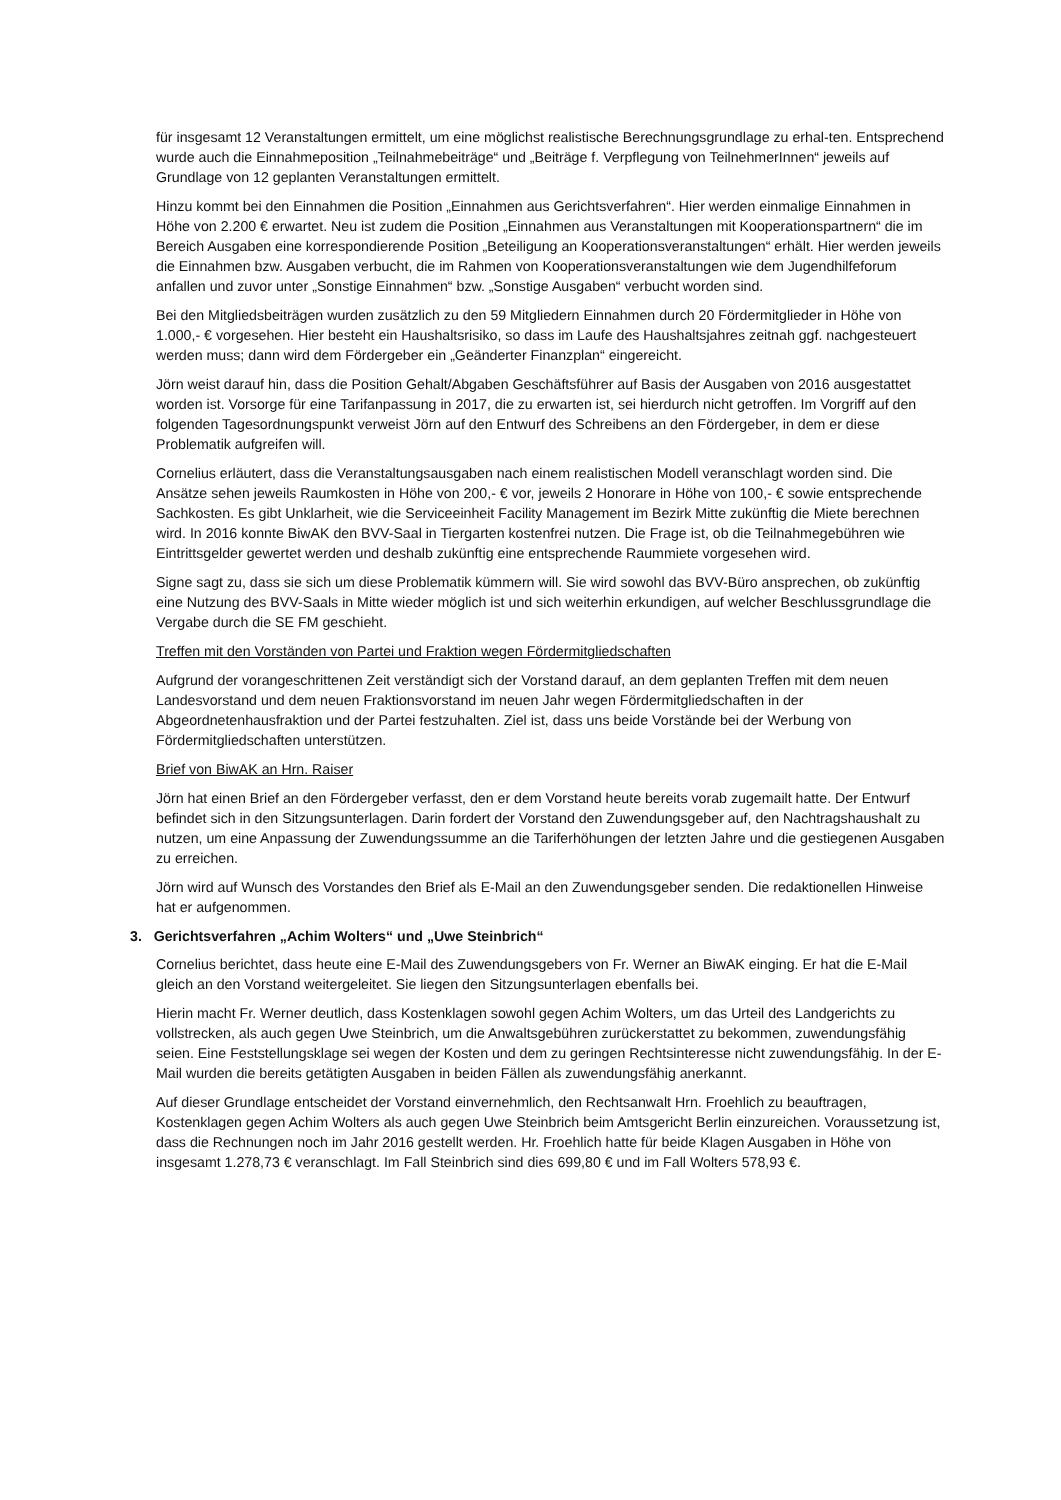für insgesamt 12 Veranstaltungen ermittelt, um eine möglichst realistische Berechnungsgrundlage zu erhal-ten. Entsprechend wurde auch die Einnahmeposition „Teilnahmebeiträge“ und „Beiträge f. Verpflegung von TeilnehmerInnen“ jeweils auf Grundlage von 12 geplanten Veranstaltungen ermittelt.
Hinzu kommt bei den Einnahmen die Position „Einnahmen aus Gerichtsverfahren“. Hier werden einmalige Einnahmen in Höhe von 2.200 € erwartet. Neu ist zudem die Position „Einnahmen aus Veranstaltungen mit Kooperationspartnern“ die im Bereich Ausgaben eine korrespondierende Position „Beteiligung an Kooperationsveranstaltungen“ erhält. Hier werden jeweils die Einnahmen bzw. Ausgaben verbucht, die im Rahmen von Kooperationsveranstaltungen wie dem Jugendhilfeforum anfallen und zuvor unter „Sonstige Einnahmen“ bzw. „Sonstige Ausgaben“ verbucht worden sind.
Bei den Mitgliedsbeiträgen wurden zusätzlich zu den 59 Mitgliedern Einnahmen durch 20 Fördermitglieder in Höhe von 1.000,- € vorgesehen. Hier besteht ein Haushaltsrisiko, so dass im Laufe des Haushaltsjahres zeitnah ggf. nachgesteuert werden muss; dann wird dem Fördergeber ein „Geänderter Finanzplan“ eingereicht.
Jörn weist darauf hin, dass die Position Gehalt/Abgaben Geschäftsführer auf Basis der Ausgaben von 2016 ausgestattet worden ist. Vorsorge für eine Tarifanpassung in 2017, die zu erwarten ist, sei hierdurch nicht getroffen. Im Vorgriff auf den folgenden Tagesordnungspunkt verweist Jörn auf den Entwurf des Schreibens an den Fördergeber, in dem er diese Problematik aufgreifen will.
Cornelius erläutert, dass die Veranstaltungsausgaben nach einem realistischen Modell veranschlagt worden sind. Die Ansätze sehen jeweils Raumkosten in Höhe von 200,- € vor, jeweils 2 Honorare in Höhe von 100,- € sowie entsprechende Sachkosten. Es gibt Unklarheit, wie die Serviceeinheit Facility Management im Bezirk Mitte zukünftig die Miete berechnen wird. In 2016 konnte BiwAK den BVV-Saal in Tiergarten kostenfrei nutzen. Die Frage ist, ob die Teilnahmegebühren wie Eintrittsgelder gewertet werden und deshalb zukünftig eine entsprechende Raummiete vorgesehen wird.
Signe sagt zu, dass sie sich um diese Problematik kümmern will. Sie wird sowohl das BVV-Büro ansprechen, ob zukünftig eine Nutzung des BVV-Saals in Mitte wieder möglich ist und sich weiterhin erkundigen, auf welcher Beschlussgrundlage die Vergabe durch die SE FM geschieht.
Treffen mit den Vorständen von Partei und Fraktion wegen Fördermitgliedschaften
Aufgrund der vorangeschrittenen Zeit verständigt sich der Vorstand darauf, an dem geplanten Treffen mit dem neuen Landesvorstand und dem neuen Fraktionsvorstand im neuen Jahr wegen Fördermitgliedschaften in der Abgeordnetenhausfraktion und der Partei festzuhalten. Ziel ist, dass uns beide Vorstände bei der Werbung von Fördermitgliedschaften unterstützen.
Brief von BiwAK an Hrn. Raiser
Jörn hat einen Brief an den Fördergeber verfasst, den er dem Vorstand heute bereits vorab zugemailt hatte. Der Entwurf befindet sich in den Sitzungsunterlagen. Darin fordert der Vorstand den Zuwendungsgeber auf, den Nachtragshaushalt zu nutzen, um eine Anpassung der Zuwendungssumme an die Tariferhöhungen der letzten Jahre und die gestiegenen Ausgaben zu erreichen.
Jörn wird auf Wunsch des Vorstandes den Brief als E-Mail an den Zuwendungsgeber senden. Die redaktionellen Hinweise hat er aufgenommen.
3. Gerichtsverfahren „Achim Wolters“ und „Uwe Steinbrich“
Cornelius berichtet, dass heute eine E-Mail des Zuwendungsgebers von Fr. Werner an BiwAK einging. Er hat die E-Mail gleich an den Vorstand weitergeleitet. Sie liegen den Sitzungsunterlagen ebenfalls bei.
Hierin macht Fr. Werner deutlich, dass Kostenklagen sowohl gegen Achim Wolters, um das Urteil des Landgerichts zu vollstrecken, als auch gegen Uwe Steinbrich, um die Anwaltsgebühren zurückerstattet zu bekommen, zuwendungsfähig seien. Eine Feststellungsklage sei wegen der Kosten und dem zu geringen Rechtsinteresse nicht zuwendungsfähig. In der E-Mail wurden die bereits getätigten Ausgaben in beiden Fällen als zuwendungsfähig anerkannt.
Auf dieser Grundlage entscheidet der Vorstand einvernehmlich, den Rechtsanwalt Hrn. Froehlich zu beauftragen, Kostenklagen gegen Achim Wolters als auch gegen Uwe Steinbrich beim Amtsgericht Berlin einzureichen. Voraussetzung ist, dass die Rechnungen noch im Jahr 2016 gestellt werden. Hr. Froehlich hatte für beide Klagen Ausgaben in Höhe von insgesamt 1.278,73 € veranschlagt. Im Fall Steinbrich sind dies 699,80 € und im Fall Wolters 578,93 €.